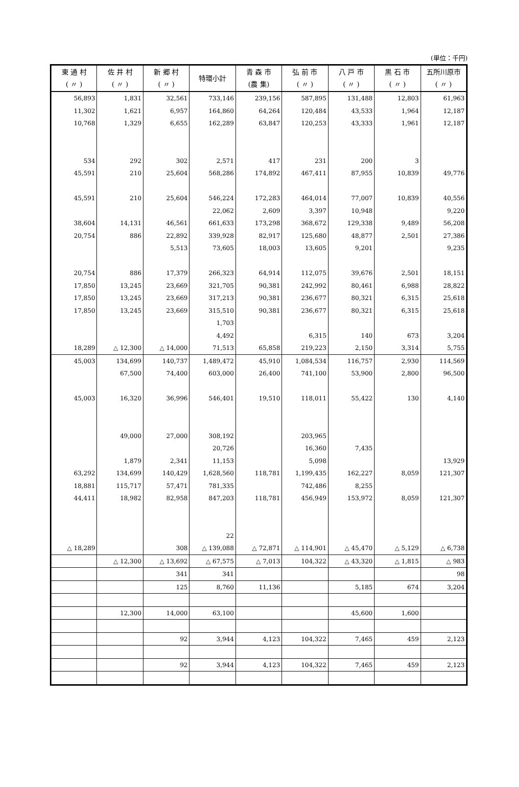(単位：千円)
| 東 通 村 ( 〃 ) | 佐 井 村 ( 〃 ) | 新 郷 村 ( 〃 ) | 特環小計 | 青 森 市 (農 集) | 弘 前 市 ( 〃 ) | 八 戸 市 ( 〃 ) | 黒 石 市 ( 〃 ) | 五所川原市 ( 〃 ) |
| --- | --- | --- | --- | --- | --- | --- | --- | --- |
| 56,893 | 1,831 | 32,561 | 733,146 | 239,156 | 587,895 | 131,488 | 12,803 | 61,963 |
| 11,302 | 1,621 | 6,957 | 164,860 | 64,264 | 120,484 | 43,533 | 1,964 | 12,187 |
| 10,768 | 1,329 | 6,655 | 162,289 | 63,847 | 120,253 | 43,333 | 1,961 | 12,187 |
| 534 | 292 | 302 | 2,571 | 417 | 231 | 200 | 3 | |
| 45,591 | 210 | 25,604 | 568,286 | 174,892 | 467,411 | 87,955 | 10,839 | 49,776 |
| 45,591 | 210 | 25,604 | 546,224 | 172,283 | 464,014 | 77,007 | 10,839 | 40,556 |
| | | | 22,062 | 2,609 | 3,397 | 10,948 | | 9,220 |
| 38,604 | 14,131 | 46,561 | 661,633 | 173,298 | 368,672 | 129,338 | 9,489 | 56,208 |
| 20,754 | 886 | 22,892 | 339,928 | 82,917 | 125,680 | 48,877 | 2,501 | 27,386 |
| | | 5,513 | 73,605 | 18,003 | 13,605 | 9,201 | | 9,235 |
| 20,754 | 886 | 17,379 | 266,323 | 64,914 | 112,075 | 39,676 | 2,501 | 18,151 |
| 17,850 | 13,245 | 23,669 | 321,705 | 90,381 | 242,992 | 80,461 | 6,988 | 28,822 |
| 17,850 | 13,245 | 23,669 | 317,213 | 90,381 | 236,677 | 80,321 | 6,315 | 25,618 |
| 17,850 | 13,245 | 23,669 | 315,510 | 90,381 | 236,677 | 80,321 | 6,315 | 25,618 |
| | | | 1,703 | | | | | |
| | | | 4,492 | | 6,315 | 140 | 673 | 3,204 |
| 18,289 | △ 12,300 | △ 14,000 | 71,513 | 65,858 | 219,223 | 2,150 | 3,314 | 5,755 |
| 45,003 | 134,699 | 140,737 | 1,489,472 | 45,910 | 1,084,534 | 116,757 | 2,930 | 114,569 |
| | 67,500 | 74,400 | 603,000 | 26,400 | 741,100 | 53,900 | 2,800 | 96,500 |
| 45,003 | 16,320 | 36,996 | 546,401 | 19,510 | 118,011 | 55,422 | 130 | 4,140 |
| | 49,000 | 27,000 | 308,192 | | 203,965 | | | |
| | | | 20,726 | | 16,360 | 7,435 | | |
| | 1,879 | 2,341 | 11,153 | | 5,098 | | | 13,929 |
| 63,292 | 134,699 | 140,429 | 1,628,560 | 118,781 | 1,199,435 | 162,227 | 8,059 | 121,307 |
| 18,881 | 115,717 | 57,471 | 781,335 | | 742,486 | 8,255 | | |
| 44,411 | 18,982 | 82,958 | 847,203 | 118,781 | 456,949 | 153,972 | 8,059 | 121,307 |
| | | | 22 | | | | | |
| △ 18,289 | | 308 | △ 139,088 | △ 72,871 | △ 114,901 | △ 45,470 | △ 5,129 | △ 6,738 |
| | △ 12,300 | △ 13,692 | △ 67,575 | △ 7,013 | 104,322 | △ 43,320 | △ 1,815 | △ 983 |
| | | 341 | 341 | | | | | 98 |
| | | 125 | 8,760 | 11,136 | | 5,185 | 674 | 3,204 |
| | 12,300 | 14,000 | 63,100 | | | 45,600 | 1,600 | |
| | | 92 | 3,944 | 4,123 | 104,322 | 7,465 | 459 | 2,123 |
| | | 92 | 3,944 | 4,123 | 104,322 | 7,465 | 459 | 2,123 |